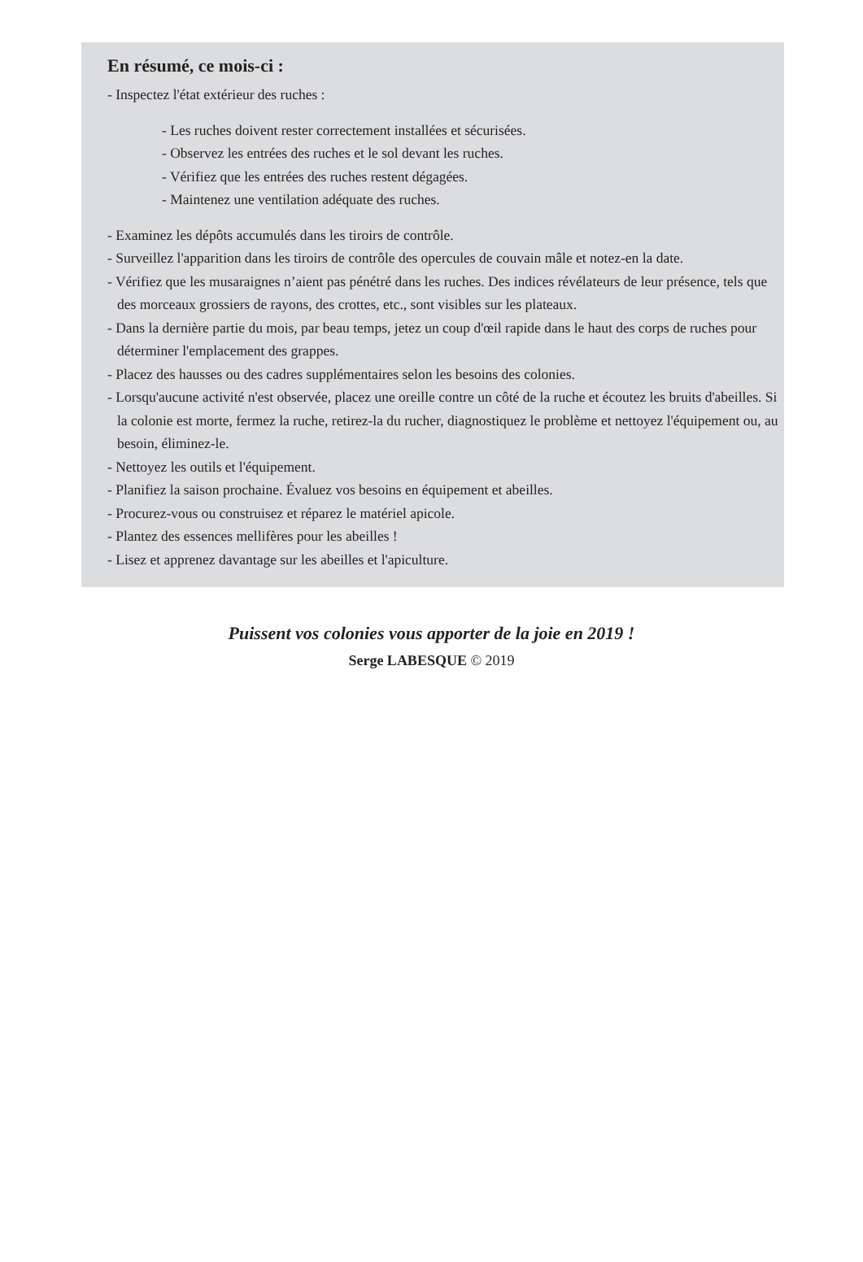En résumé, ce mois-ci :
- Inspectez l'état extérieur des ruches :
- Les ruches doivent rester correctement installées et sécurisées.
- Observez les entrées des ruches et le sol devant les ruches.
- Vérifiez que les entrées des ruches restent dégagées.
- Maintenez une ventilation adéquate des ruches.
- Examinez les dépôts accumulés dans les tiroirs de contrôle.
- Surveillez l'apparition dans les tiroirs de contrôle des opercules de couvain mâle et notez-en la date.
- Vérifiez que les musaraignes n’aient pas pénétré dans les ruches. Des indices révélateurs de leur présence, tels que des morceaux grossiers de rayons, des crottes, etc., sont visibles sur les plateaux.
- Dans la dernière partie du mois, par beau temps, jetez un coup d'œil rapide dans le haut des corps de ruches pour déterminer l'emplacement des grappes.
- Placez des hausses ou des cadres supplémentaires selon les besoins des colonies.
- Lorsqu'aucune activité n'est observée, placez une oreille contre un côté de la ruche et écoutez les bruits d'abeilles. Si la colonie est morte, fermez la ruche, retirez-la du rucher, diagnostiquez le problème et nettoyez l'équipement ou, au besoin, éliminez-le.
- Nettoyez les outils et l'équipement.
- Planifiez la saison prochaine. Évaluez vos besoins en équipement et abeilles.
- Procurez-vous ou construisez et réparez le matériel apicole.
- Plantez des essences mellifères pour les abeilles !
- Lisez et apprenez davantage sur les abeilles et l'apiculture.
Puissent vos colonies vous apporter de la joie en 2019 !
Serge LABESQUE © 2019